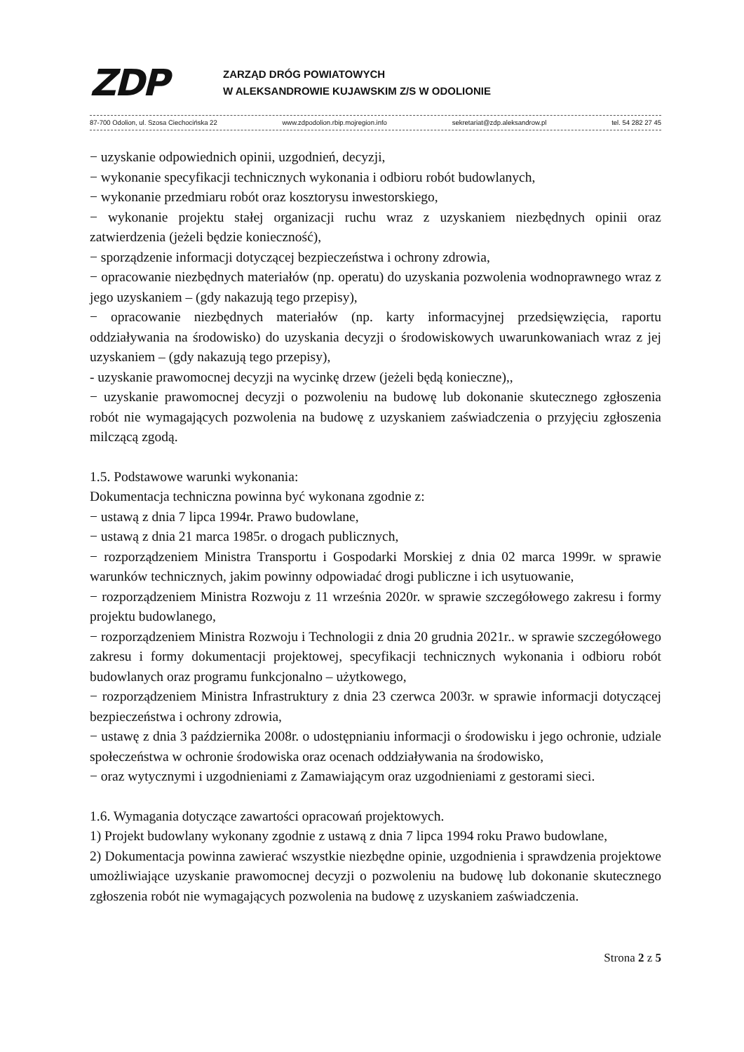ZDP
ZARZĄD DRÓG POWIATOWYCH
W ALEKSANDROWIE KUJAWSKIM Z/S W ODOLIONIE
87-700 Odolion, ul. Szosa Ciechocińska 22 www.zdpodolion.rbip.mojregion.info sekretariat@zdp.aleksandrow.pl tel. 54 282 27 45
− uzyskanie odpowiednich opinii, uzgodnień, decyzji,
− wykonanie specyfikacji technicznych wykonania i odbioru robót budowlanych,
− wykonanie przedmiaru robót oraz kosztorysu inwestorskiego,
− wykonanie projektu stałej organizacji ruchu wraz z uzyskaniem niezbędnych opinii oraz zatwierdzenia (jeżeli będzie konieczność),
− sporządzenie informacji dotyczącej bezpieczeństwa i ochrony zdrowia,
− opracowanie niezbędnych materiałów (np. operatu) do uzyskania pozwolenia wodnoprawnego wraz z jego uzyskaniem – (gdy nakazują tego przepisy),
− opracowanie niezbędnych materiałów (np. karty informacyjnej przedsięwzięcia, raportu oddziaływania na środowisko) do uzyskania decyzji o środowiskowych uwarunkowaniach wraz z jej uzyskaniem – (gdy nakazują tego przepisy),
- uzyskanie prawomocnej decyzji na wycinkę drzew (jeżeli będą konieczne),,
− uzyskanie prawomocnej decyzji o pozwoleniu na budowę lub dokonanie skutecznego zgłoszenia robót nie wymagających pozwolenia na budowę z uzyskaniem zaświadczenia o przyjęciu zgłoszenia milczącą zgodą.
1.5. Podstawowe warunki wykonania:
Dokumentacja techniczna powinna być wykonana zgodnie z:
− ustawą z dnia 7 lipca 1994r. Prawo budowlane,
− ustawą z dnia 21 marca 1985r. o drogach publicznych,
− rozporządzeniem Ministra Transportu i Gospodarki Morskiej z dnia 02 marca 1999r. w sprawie warunków technicznych, jakim powinny odpowiadać drogi publiczne i ich usytuowanie,
− rozporządzeniem Ministra Rozwoju z 11 września 2020r. w sprawie szczegółowego zakresu i formy projektu budowlanego,
− rozporządzeniem Ministra Rozwoju i Technologii z dnia 20 grudnia 2021r.. w sprawie szczegółowego zakresu i formy dokumentacji projektowej, specyfikacji technicznych wykonania i odbioru robót budowlanych oraz programu funkcjonalno – użytkowego,
− rozporządzeniem Ministra Infrastruktury z dnia 23 czerwca 2003r. w sprawie informacji dotyczącej bezpieczeństwa i ochrony zdrowia,
− ustawę z dnia 3 października 2008r. o udostępnianiu informacji o środowisku i jego ochronie, udziale społeczeństwa w ochronie środowiska oraz ocenach oddziaływania na środowisko,
− oraz wytycznymi i uzgodnieniami z Zamawiającym oraz uzgodnieniami z gestorami sieci.
1.6. Wymagania dotyczące zawartości opracowań projektowych.
1) Projekt budowlany wykonany zgodnie z ustawą z dnia 7 lipca 1994 roku Prawo budowlane,
2) Dokumentacja powinna zawierać wszystkie niezbędne opinie, uzgodnienia i sprawdzenia projektowe umożliwiające uzyskanie prawomocnej decyzji o pozwoleniu na budowę lub dokonanie skutecznego zgłoszenia robót nie wymagających pozwolenia na budowę z uzyskaniem zaświadczenia.
Strona 2 z 5